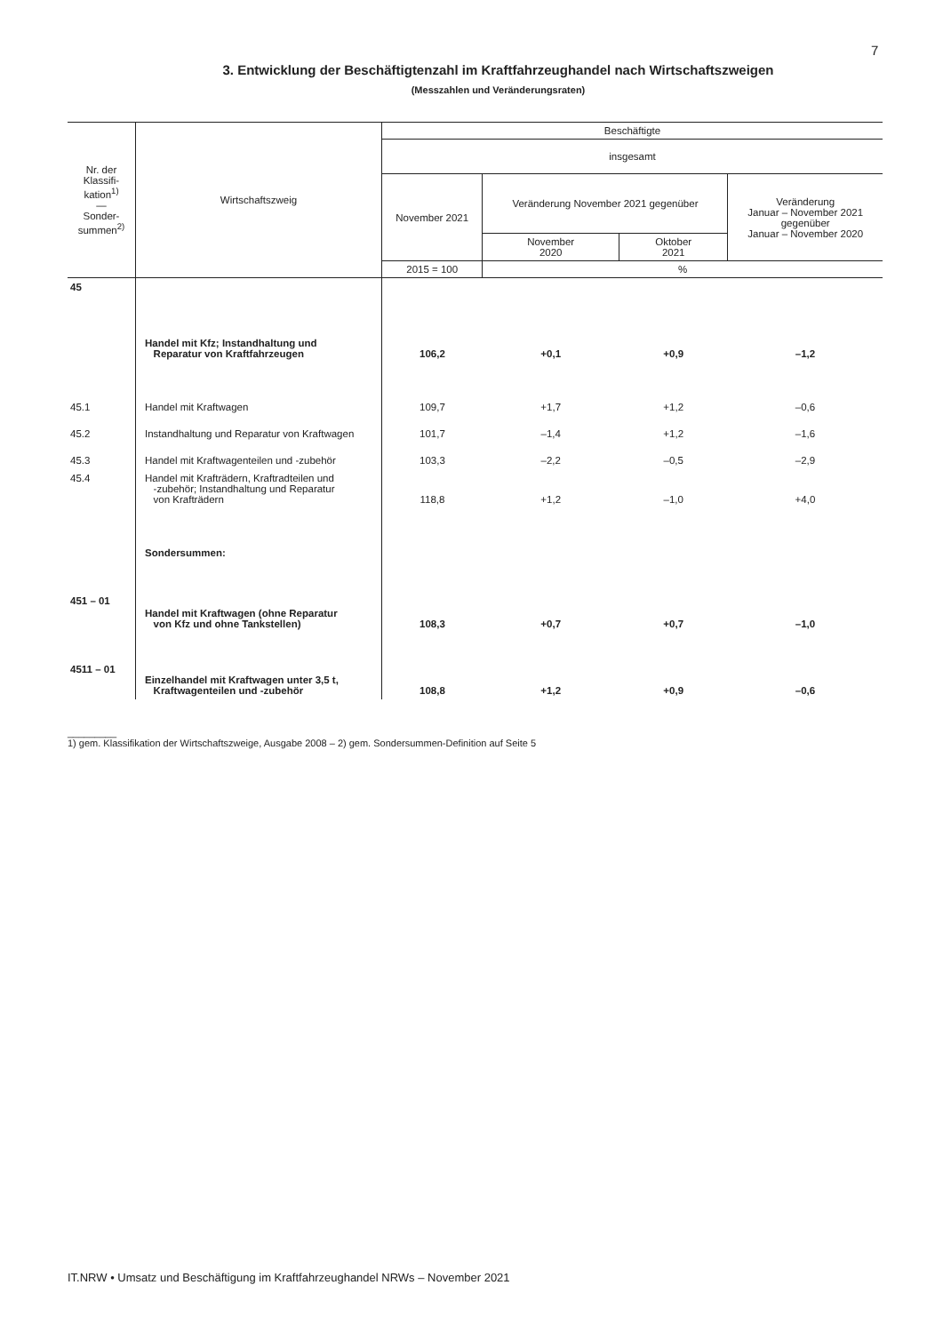7
3. Entwicklung der Beschäftigtenzahl im Kraftfahrzeughandel nach Wirtschaftszweigen
(Messzahlen und Veränderungsraten)
| Nr. der Klassifi-kation<sup>1)</sup> — Sonder-summen<sup>2)</sup> | Wirtschaftszweig | Beschäftigte | | | |
| --- | --- | --- | --- | --- | --- |
| | | insgesamt | | | |
| | | November 2021 | Veränderung November 2021 gegenüber | | Veränderung Januar – November 2021 gegenüber Januar – November 2020 |
| | | | November 2020 | Oktober 2021 | |
| | | 2015 = 100 | % | | |
| 45 | Handel mit Kfz; Instandhaltung und Reparatur von Kraftfahrzeugen | 106,2 | +0,1 | +0,9 | –1,2 |
| 45.1 | Handel mit Kraftwagen | 109,7 | +1,7 | +1,2 | –0,6 |
| 45.2 | Instandhaltung und Reparatur von Kraftwagen | 101,7 | –1,4 | +1,2 | –1,6 |
| 45.3 | Handel mit Kraftwagenteilen und -zubehör | 103,3 | –2,2 | –0,5 | –2,9 |
| 45.4 | Handel mit Krafträdern, Kraftradteilen und -zubehör; Instandhaltung und Reparatur von Krafträdern | 118,8 | +1,2 | –1,0 | +4,0 |
| | Sondersummen: | | | | |
| 451 – 01 | Handel mit Kraftwagen (ohne Reparatur von Kfz und ohne Tankstellen) | 108,3 | +0,7 | +0,7 | –1,0 |
| 4511 – 01 | Einzelhandel mit Kraftwagen unter 3,5 t, Kraftwagenteilen und -zubehör | 108,8 | +1,2 | +0,9 | –0,6 |
_________
1) gem. Klassifikation der Wirtschaftszweige, Ausgabe 2008 – 2) gem. Sondersummen-Definition auf Seite 5
IT.NRW • Umsatz und Beschäftigung im Kraftfahrzeughandel NRWs – November 2021